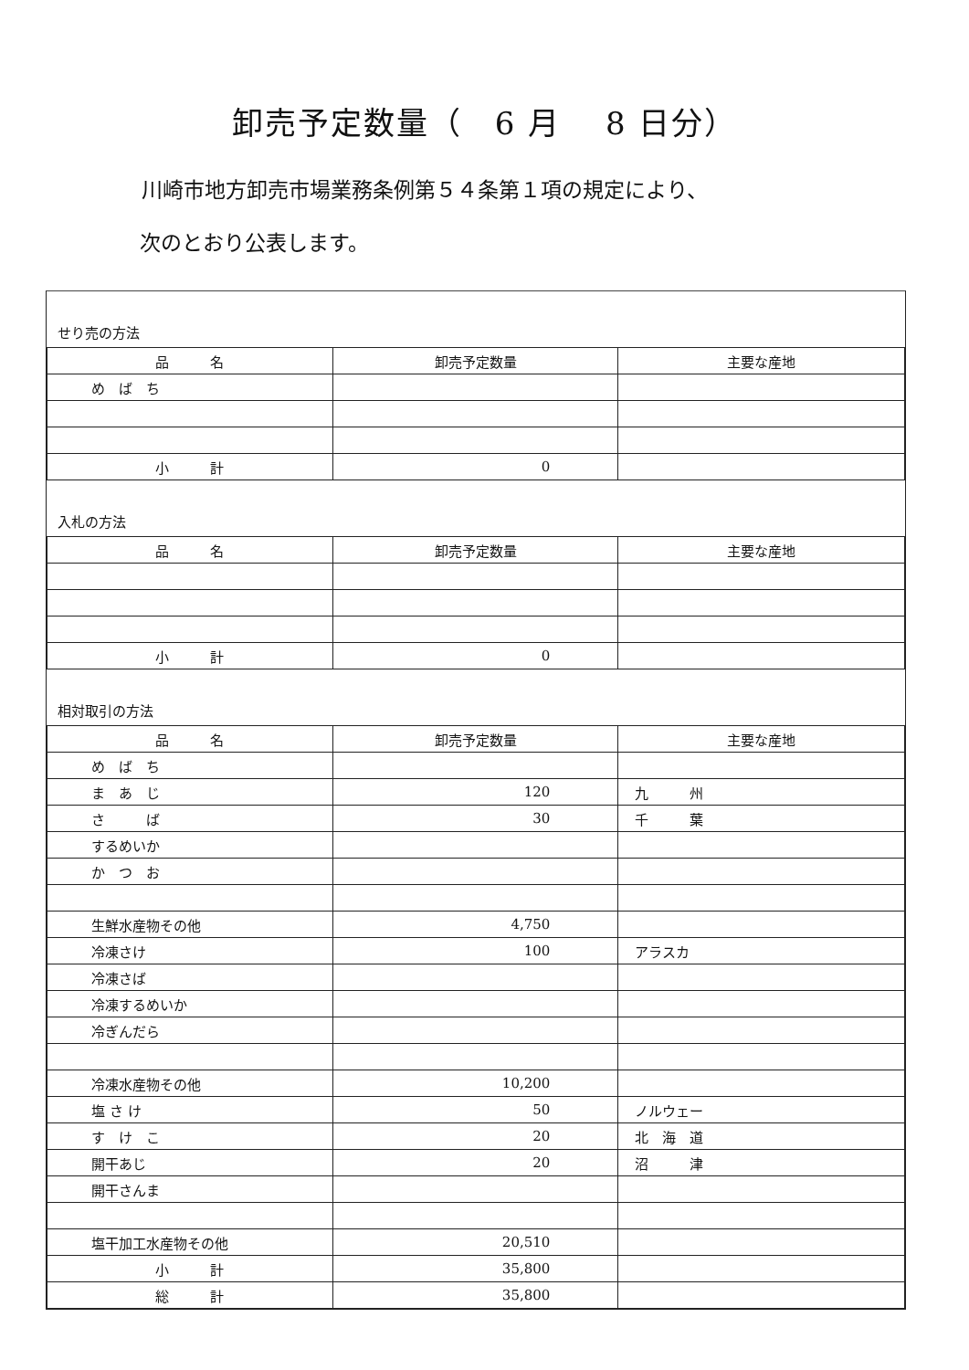卸売予定数量（　6 月　 8 日分）
川崎市地方卸売市場業務条例第５４条第１項の規定により、
次のとおり公表します。
せり売の方法
| 品 名 | 卸売予定数量 | 主要な産地 |
| --- | --- | --- |
| め ば ち | | |
| 小 計 | 0 | |
入札の方法
| 品 名 | 卸売予定数量 | 主要な産地 |
| --- | --- | --- |
| 小 計 | 0 | |
相対取引の方法
| 品 名 | 卸売予定数量 | 主要な産地 |
| --- | --- | --- |
| め ば ち | | |
| ま あ じ | 120 | 九 州 |
| さ ば | 30 | 千 葉 |
| するめいか | | |
| か つ お | | |
| 生鮮水産物その他 | 4,750 | |
| 冷凍さけ | 100 | アラスカ |
| 冷凍さば | | |
| 冷凍するめいか | | |
| 冷ぎんだら | | |
| 冷凍水産物その他 | 10,200 | |
| 塩 さ け | 50 | ノルウェー |
| す け こ | 20 | 北 海 道 |
| 開干あじ | 20 | 沼 津 |
| 開干さんま | | |
| 塩干加工水産物その他 | 20,510 | |
| 小 計 | 35,800 | |
| 総 計 | 35,800 | |